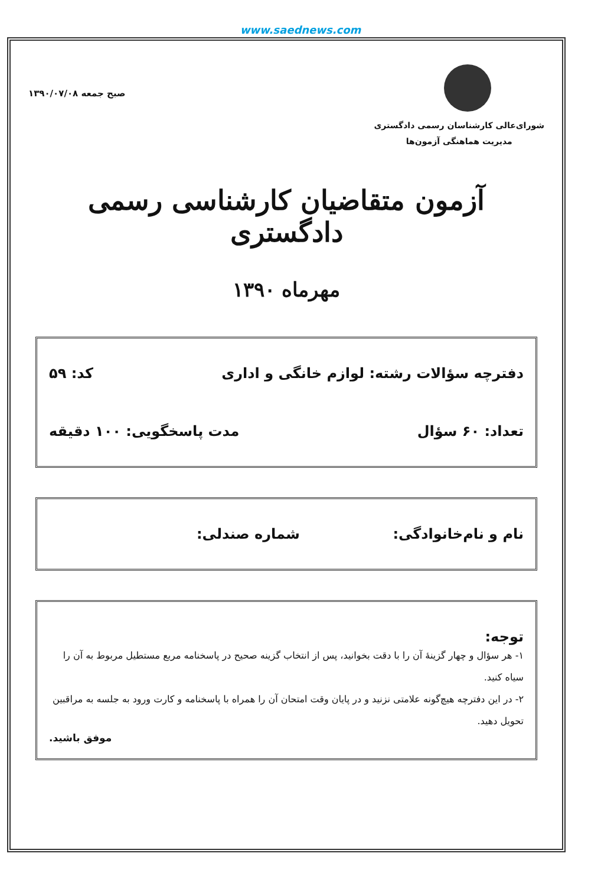www.saednews.com
شورای‌عالی کارشناسان رسمی دادگستری
مدیریت هماهنگی آزمون‌ها
صبح جمعه ۱۳۹۰/۰۷/۰۸
آزمون متقاضیان کارشناسی رسمی دادگستری
مهرماه ۱۳۹۰
دفترچه سؤالات رشته: لوازم خانگی و اداری کد: ۵۹
تعداد: ۶۰ سؤال مدت پاسخگویی: ۱۰۰ دقیقه
نام و نام‌خانوادگی: شماره صندلی:
توجه:
۱- هر سؤال و چهار گزینهٔ آن را با دقت بخوانید، پس از انتخاب گزینه صحیح در پاسخنامه مربع مستطیل مربوط به آن را سیاه کنید.
۲- در این دفترچه هیچ‌گونه علامتی نزنید و در پایان وقت امتحان آن را همراه با پاسخنامه و کارت ورود به جلسه به مراقبین تحویل دهید.
موفق باشید.